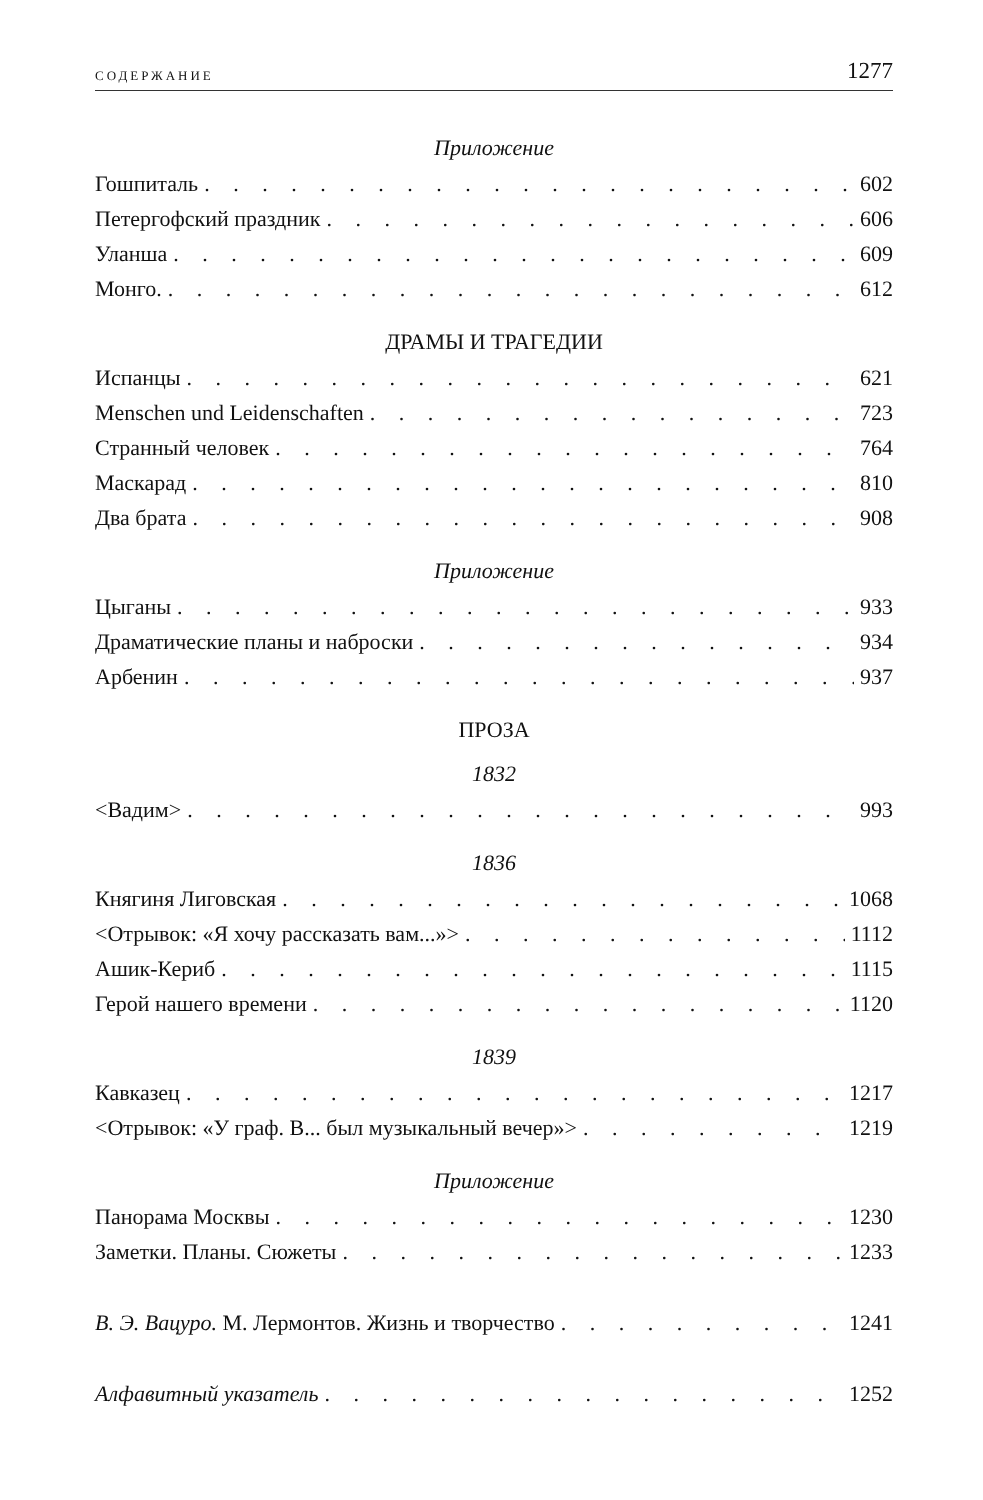СОДЕРЖАНИЕ 1277
Приложение
Гошпиталь 602
Петергофский праздник 606
Уланша 609
Монго. 612
ДРАМЫ И ТРАГЕДИИ
Испанцы 621
Menschen und Leidenschaften 723
Странный человек 764
Маскарад 810
Два брата 908
Приложение
Цыганы 933
Драматические планы и наброски 934
Арбенин 937
ПРОЗА
1832
<Вадим> 993
1836
Княгиня Лиговская 1068
<Отрывок: «Я хочу рассказать вам...»> 1112
Ашик-Кериб 1115
Герой нашего времени 1120
1839
Кавказец 1217
<Отрывок: «У граф. В... был музыкальный вечер»> 1219
Приложение
Панорама Москвы 1230
Заметки. Планы. Сюжеты 1233
В. Э. Вацуро. М. Лермонтов. Жизнь и творчество 1241
Алфавитный указатель 1252